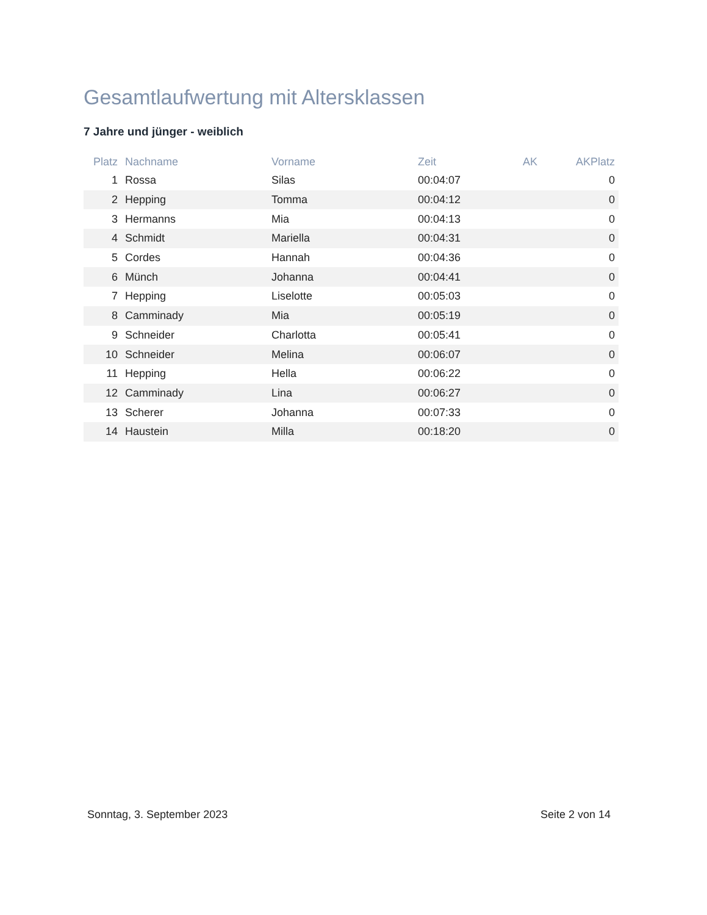Gesamtlaufwertung mit Altersklassen
7 Jahre und jünger - weiblich
| Platz | Nachname | Vorname | Zeit | AK | AKPlatz |
| --- | --- | --- | --- | --- | --- |
| 1 | Rossa | Silas | 00:04:07 | | 0 |
| 2 | Hepping | Tomma | 00:04:12 | | 0 |
| 3 | Hermanns | Mia | 00:04:13 | | 0 |
| 4 | Schmidt | Mariella | 00:04:31 | | 0 |
| 5 | Cordes | Hannah | 00:04:36 | | 0 |
| 6 | Münch | Johanna | 00:04:41 | | 0 |
| 7 | Hepping | Liselotte | 00:05:03 | | 0 |
| 8 | Camminady | Mia | 00:05:19 | | 0 |
| 9 | Schneider | Charlotta | 00:05:41 | | 0 |
| 10 | Schneider | Melina | 00:06:07 | | 0 |
| 11 | Hepping | Hella | 00:06:22 | | 0 |
| 12 | Camminady | Lina | 00:06:27 | | 0 |
| 13 | Scherer | Johanna | 00:07:33 | | 0 |
| 14 | Haustein | Milla | 00:18:20 | | 0 |
Sonntag, 3. September 2023 Seite 2 von 14